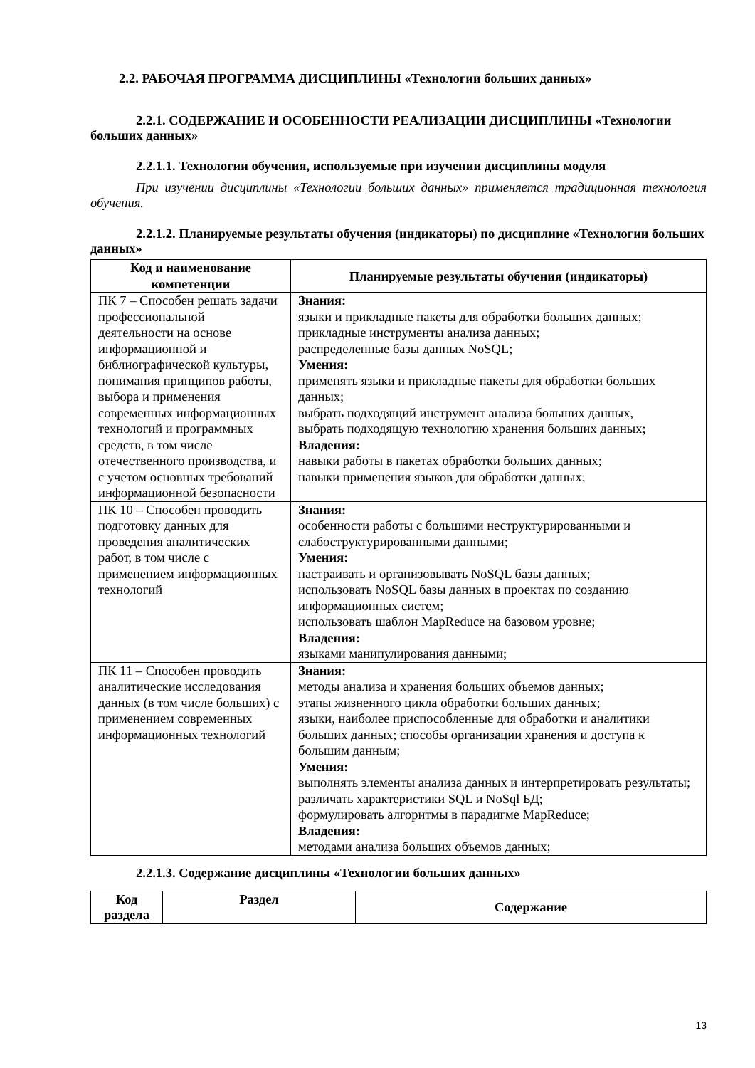2.2. РАБОЧАЯ ПРОГРАММА ДИСЦИПЛИНЫ «Технологии больших данных»
2.2.1. СОДЕРЖАНИЕ И ОСОБЕННОСТИ РЕАЛИЗАЦИИ ДИСЦИПЛИНЫ «Технологии больших данных»
2.2.1.1. Технологии обучения, используемые при изучении дисциплины модуля
При изучении дисциплины «Технологии больших данных» применяется традиционная технология обучения.
2.2.1.2. Планируемые результаты обучения (индикаторы) по дисциплине «Технологии больших данных»
| Код и наименование компетенции | Планируемые результаты обучения (индикаторы) |
| --- | --- |
| ПК 7 – Способен решать задачи профессиональной деятельности на основе информационной и библиографической культуры, понимания принципов работы, выбора и применения современных информационных технологий и программных средств, в том числе отечественного производства, и с учетом основных требований информационной безопасности | Знания: языки и прикладные пакеты для обработки больших данных; прикладные инструменты анализа данных; распределенные базы данных NoSQL; Умения: применять языки и прикладные пакеты для обработки больших данных; выбрать подходящий инструмент анализа больших данных, выбрать подходящую технологию хранения больших данных; Владения: навыки работы в пакетах обработки больших данных; навыки применения языков для обработки данных; |
| ПК 10 – Способен проводить подготовку данных для проведения аналитических работ, в том числе с применением информационных технологий | Знания: особенности работы с большими неструктурированными и слабоструктурированными данными; Умения: настраивать и организовывать NoSQL базы данных; использовать NoSQL базы данных в проектах по созданию информационных систем; использовать шаблон MapReduce на базовом уровне; Владения: языками манипулирования данными; |
| ПК 11 – Способен проводить аналитические исследования данных (в том числе больших) с применением современных информационных технологий | Знания: методы анализа и хранения больших объемов данных; этапы жизненного цикла обработки больших данных; языки, наиболее приспособленные для обработки и аналитики больших данных; способы организации хранения и доступа к большим данным; Умения: выполнять элементы анализа данных и интерпретировать результаты; различать характеристики SQL и NoSql БД; формулировать алгоритмы в парадигме MapReduce; Владения: методами анализа больших объемов данных; |
2.2.1.3. Содержание дисциплины «Технологии больших данных»
| Код раздела | Раздел | Содержание |
| --- | --- | --- |
13